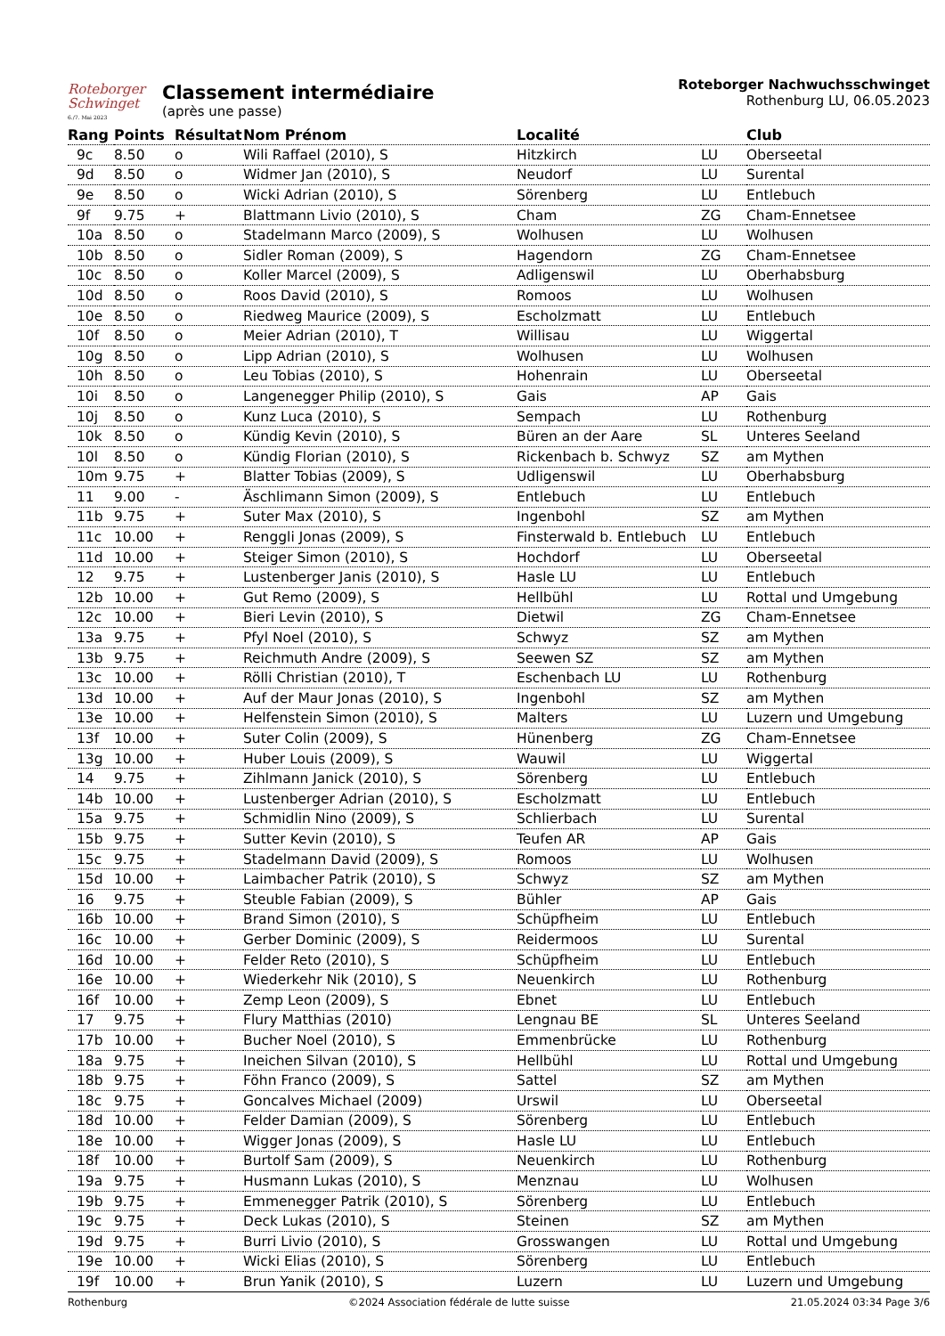Roteborger
Schwinget
6./7. Mai 2023
Classement intermédiaire
(après une passe)
Roteborger Nachwuchsschwinget
Rothenburg LU, 06.05.2023
| Rang | Points | Résultat | Nom Prénom | Localité | | Club |
| --- | --- | --- | --- | --- | --- | --- |
| 9c | 8.50 | o | Wili Raffael (2010), S | Hitzkirch | LU | Oberseetal |
| 9d | 8.50 | o | Widmer Jan (2010), S | Neudorf | LU | Surental |
| 9e | 8.50 | o | Wicki Adrian (2010), S | Sörenberg | LU | Entlebuch |
| 9f | 9.75 | + | Blattmann Livio (2010), S | Cham | ZG | Cham-Ennetsee |
| 10a | 8.50 | o | Stadelmann Marco (2009), S | Wolhusen | LU | Wolhusen |
| 10b | 8.50 | o | Sidler Roman (2009), S | Hagendorn | ZG | Cham-Ennetsee |
| 10c | 8.50 | o | Koller Marcel (2009), S | Adligenswil | LU | Oberhabsburg |
| 10d | 8.50 | o | Roos David (2010), S | Romoos | LU | Wolhusen |
| 10e | 8.50 | o | Riedweg Maurice (2009), S | Escholzmatt | LU | Entlebuch |
| 10f | 8.50 | o | Meier Adrian (2010), T | Willisau | LU | Wiggertal |
| 10g | 8.50 | o | Lipp Adrian (2010), S | Wolhusen | LU | Wolhusen |
| 10h | 8.50 | o | Leu Tobias (2010), S | Hohenrain | LU | Oberseetal |
| 10i | 8.50 | o | Langenegger Philip (2010), S | Gais | AP | Gais |
| 10j | 8.50 | o | Kunz Luca (2010), S | Sempach | LU | Rothenburg |
| 10k | 8.50 | o | Kündig Kevin (2010), S | Büren an der Aare | SL | Unteres Seeland |
| 10l | 8.50 | o | Kündig Florian (2010), S | Rickenbach b. Schwyz | SZ | am Mythen |
| 10m | 9.75 | + | Blatter Tobias (2009), S | Udligenswil | LU | Oberhabsburg |
| 11 | 9.00 | - | Äschlimann Simon (2009), S | Entlebuch | LU | Entlebuch |
| 11b | 9.75 | + | Suter Max (2010), S | Ingenbohl | SZ | am Mythen |
| 11c | 10.00 | + | Renggli Jonas (2009), S | Finsterwald b. Entlebuch | LU | Entlebuch |
| 11d | 10.00 | + | Steiger Simon (2010), S | Hochdorf | LU | Oberseetal |
| 12 | 9.75 | + | Lustenberger Janis (2010), S | Hasle LU | LU | Entlebuch |
| 12b | 10.00 | + | Gut Remo (2009), S | Hellbühl | LU | Rottal und Umgebung |
| 12c | 10.00 | + | Bieri Levin (2010), S | Dietwil | ZG | Cham-Ennetsee |
| 13a | 9.75 | + | Pfyl Noel (2010), S | Schwyz | SZ | am Mythen |
| 13b | 9.75 | + | Reichmuth Andre (2009), S | Seewen SZ | SZ | am Mythen |
| 13c | 10.00 | + | Rölli Christian (2010), T | Eschenbach LU | LU | Rothenburg |
| 13d | 10.00 | + | Auf der Maur Jonas (2010), S | Ingenbohl | SZ | am Mythen |
| 13e | 10.00 | + | Helfenstein Simon (2010), S | Malters | LU | Luzern und Umgebung |
| 13f | 10.00 | + | Suter Colin (2009), S | Hünenberg | ZG | Cham-Ennetsee |
| 13g | 10.00 | + | Huber Louis (2009), S | Wauwil | LU | Wiggertal |
| 14 | 9.75 | + | Zihlmann Janick (2010), S | Sörenberg | LU | Entlebuch |
| 14b | 10.00 | + | Lustenberger Adrian (2010), S | Escholzmatt | LU | Entlebuch |
| 15a | 9.75 | + | Schmidlin Nino (2009), S | Schlierbach | LU | Surental |
| 15b | 9.75 | + | Sutter Kevin (2010), S | Teufen AR | AP | Gais |
| 15c | 9.75 | + | Stadelmann David (2009), S | Romoos | LU | Wolhusen |
| 15d | 10.00 | + | Laimbacher Patrik (2010), S | Schwyz | SZ | am Mythen |
| 16 | 9.75 | + | Steuble Fabian (2009), S | Bühler | AP | Gais |
| 16b | 10.00 | + | Brand Simon (2010), S | Schüpfheim | LU | Entlebuch |
| 16c | 10.00 | + | Gerber Dominic (2009), S | Reidermoos | LU | Surental |
| 16d | 10.00 | + | Felder Reto (2010), S | Schüpfheim | LU | Entlebuch |
| 16e | 10.00 | + | Wiederkehr Nik (2010), S | Neuenkirch | LU | Rothenburg |
| 16f | 10.00 | + | Zemp Leon (2009), S | Ebnet | LU | Entlebuch |
| 17 | 9.75 | + | Flury Matthias (2010) | Lengnau BE | SL | Unteres Seeland |
| 17b | 10.00 | + | Bucher Noel (2010), S | Emmenbrücke | LU | Rothenburg |
| 18a | 9.75 | + | Ineichen Silvan (2010), S | Hellbühl | LU | Rottal und Umgebung |
| 18b | 9.75 | + | Föhn Franco (2009), S | Sattel | SZ | am Mythen |
| 18c | 9.75 | + | Goncalves Michael (2009) | Urswil | LU | Oberseetal |
| 18d | 10.00 | + | Felder Damian (2009), S | Sörenberg | LU | Entlebuch |
| 18e | 10.00 | + | Wigger Jonas (2009), S | Hasle LU | LU | Entlebuch |
| 18f | 10.00 | + | Burtolf Sam (2009), S | Neuenkirch | LU | Rothenburg |
| 19a | 9.75 | + | Husmann Lukas (2010), S | Menznau | LU | Wolhusen |
| 19b | 9.75 | + | Emmenegger Patrik (2010), S | Sörenberg | LU | Entlebuch |
| 19c | 9.75 | + | Deck Lukas (2010), S | Steinen | SZ | am Mythen |
| 19d | 9.75 | + | Burri Livio (2010), S | Grosswangen | LU | Rottal und Umgebung |
| 19e | 10.00 | + | Wicki Elias (2010), S | Sörenberg | LU | Entlebuch |
| 19f | 10.00 | + | Brun Yanik (2010), S | Luzern | LU | Luzern und Umgebung |
Rothenburg ©2024 Association fédérale de lutte suisse 21.05.2024 03:34 Page 3/6